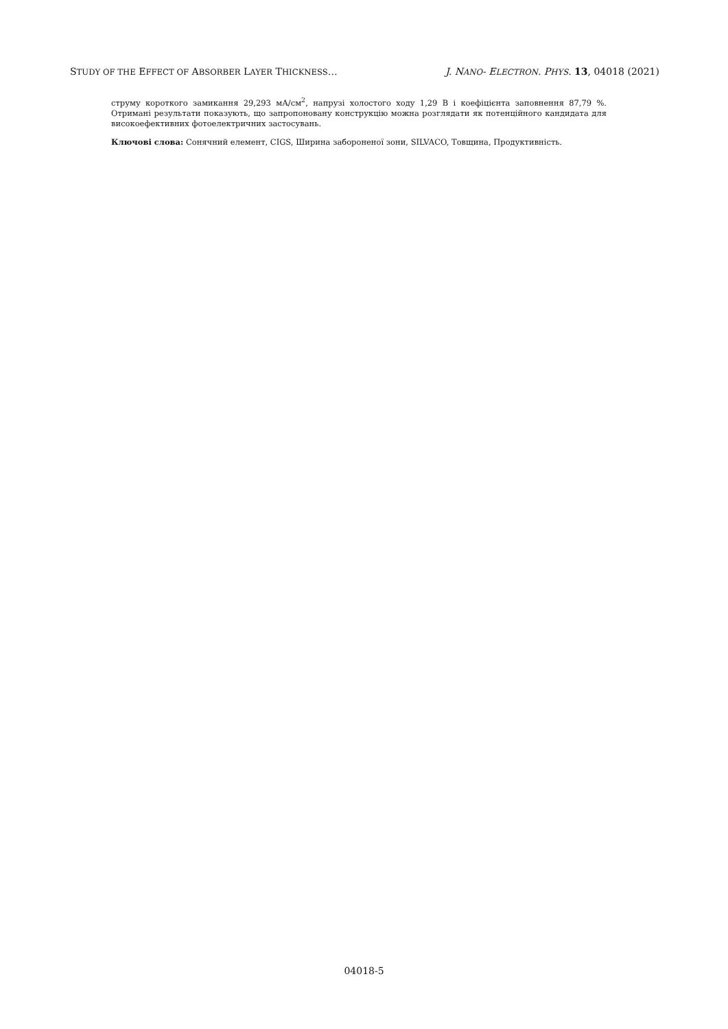STUDY OF THE EFFECT OF ABSORBER LAYER THICKNESS… J. NANO- ELECTRON. PHYS. 13, 04018 (2021)
струму короткого замикання 29,293 мА/см<sup>2</sup>, напрузі холостого ходу 1,29 В і коефіцієнта заповнення 87,79 %. Отримані результати показують, що запропоновану конструкцію можна розглядати як потенційного кандидата для високоефективних фотоелектричних застосувань.
Ключові слова: Сонячний елемент, CIGS, Ширина забороненої зони, SILVACO, Товщина, Продуктивність.
04018-5